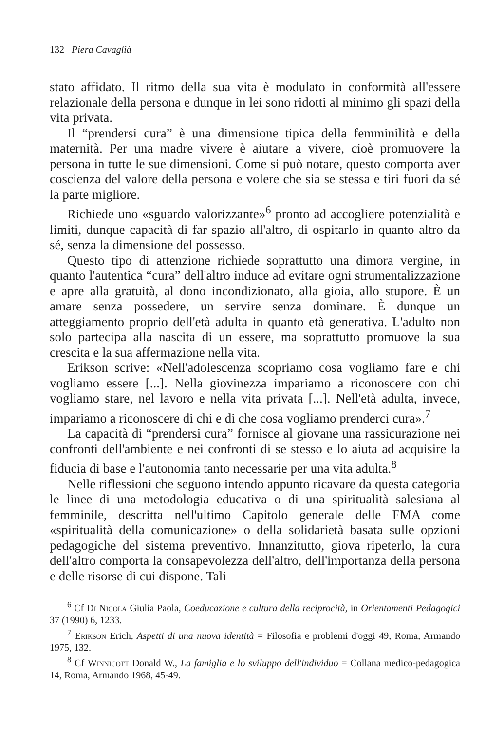132 Piera Cavaglià
stato affidato. Il ritmo della sua vita è modulato in conformità all'essere relazionale della persona e dunque in lei sono ridotti al minimo gli spazi della vita privata.
Il “prendersi cura” è una dimensione tipica della femminilità e della maternità. Per una madre vivere è aiutare a vivere, cioè promuovere la persona in tutte le sue dimensioni. Come si può notare, questo comporta aver coscienza del valore della persona e volere che sia se stessa e tiri fuori da sé la parte migliore.
Richiede uno «sguardo valorizzante»<sup>6</sup> pronto ad accogliere potenzialità e limiti, dunque capacità di far spazio all'altro, di ospitarlo in quanto altro da sé, senza la dimensione del possesso.
Questo tipo di attenzione richiede soprattutto una dimora vergine, in quanto l'autentica “cura” dell'altro induce ad evitare ogni strumentalizzazione e apre alla gratuità, al dono incondizionato, alla gioia, allo stupore. È un amare senza possedere, un servire senza dominare. È dunque un atteggiamento proprio dell'età adulta in quanto età generativa. L'adulto non solo partecipa alla nascita di un essere, ma soprattutto promuove la sua crescita e la sua affermazione nella vita.
Erikson scrive: «Nell'adolescenza scopriamo cosa vogliamo fare e chi vogliamo essere [...]. Nella giovinezza impariamo a riconoscere con chi vogliamo stare, nel lavoro e nella vita privata [...]. Nell'età adulta, invece, impariamo a riconoscere di chi e di che cosa vogliamo prenderci cura».<sup>7</sup>
La capacità di “prendersi cura” fornisce al giovane una rassicurazione nei confronti dell'ambiente e nei confronti di se stesso e lo aiuta ad acquisire la fiducia di base e l'autonomia tanto necessarie per una vita adulta.<sup>8</sup>
Nelle riflessioni che seguono intendo appunto ricavare da questa categoria le linee di una metodologia educativa o di una spiritualità salesiana al femminile, descritta nell'ultimo Capitolo generale delle FMA come «spiritualità della comunicazione» o della solidarietà basata sulle opzioni pedagogiche del sistema preventivo. Innanzitutto, giova ripeterlo, la cura dell'altro comporta la consapevolezza dell'altro, dell'importanza della persona e delle risorse di cui dispone. Tali
<sup>6</sup> Cf Di Nicola Giulia Paola, Coeducazione e cultura della reciprocità, in Orientamenti Pedagogici 37 (1990) 6, 1233.
<sup>7</sup> Erikson Erich, Aspetti di una nuova identità = Filosofia e problemi d'oggi 49, Roma, Armando 1975, 132.
<sup>8</sup> Cf Winnicott Donald W., La famiglia e lo sviluppo dell'individuo = Collana medico-pedagogica 14, Roma, Armando 1968, 45-49.